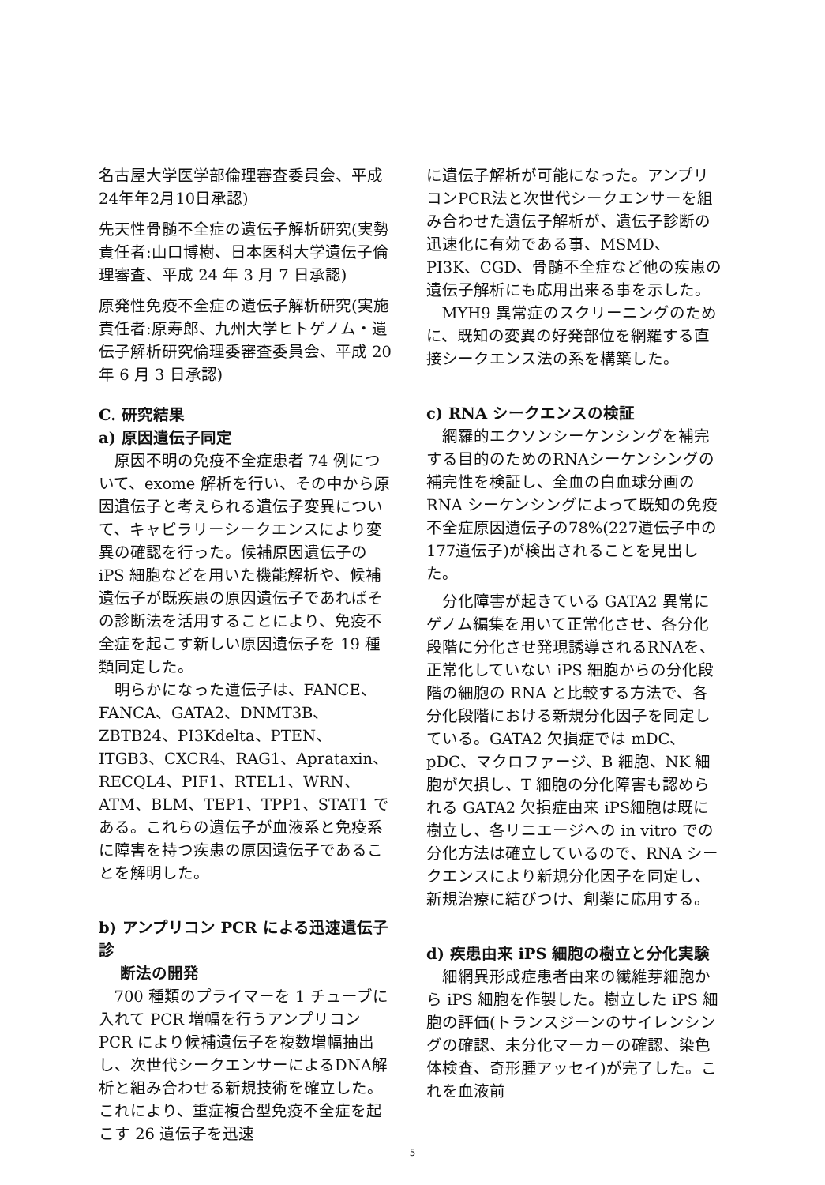名古屋大学医学部倫理審査委員会、平成24年年2月10日承認)
先天性骨髄不全症の遺伝子解析研究(実勢責任者:山口博樹、日本医科大学遺伝子倫理審査、平成 24 年 3 月 7 日承認)
原発性免疫不全症の遺伝子解析研究(実施責任者:原寿郎、九州大学ヒトゲノム・遺伝子解析研究倫理委審査委員会、平成 20 年 6 月 3 日承認)
C. 研究結果
a) 原因遺伝子同定
原因不明の免疫不全症患者 74 例について、exome 解析を行い、その中から原因遺伝子と考えられる遺伝子変異について、キャピラリーシークエンスにより変異の確認を行った。候補原因遺伝子の iPS 細胞などを用いた機能解析や、候補遺伝子が既疾患の原因遺伝子であればその診断法を活用することにより、免疫不全症を起こす新しい原因遺伝子を 19 種類同定した。
明らかになった遺伝子は、FANCE、FANCA、GATA2、DNMT3B、ZBTB24、PI3Kdelta、PTEN、ITGB3、CXCR4、RAG1、Aprataxin、RECQL4、PIF1、RTEL1、WRN、ATM、BLM、TEP1、TPP1、STAT1 である。これらの遺伝子が血液系と免疫系に障害を持つ疾患の原因遺伝子であることを解明した。
b) アンプリコン PCR による迅速遺伝子診
断法の開発
700 種類のプライマーを 1 チューブに入れて PCR 増幅を行うアンプリコン PCR により候補遺伝子を複数増幅抽出し、次世代シークエンサーによるDNA解析と組み合わせる新規技術を確立した。これにより、重症複合型免疫不全症を起こす 26 遺伝子を迅速
に遺伝子解析が可能になった。アンプリコンPCR法と次世代シークエンサーを組み合わせた遺伝子解析が、遺伝子診断の迅速化に有効である事、MSMD、PI3K、CGD、骨髄不全症など他の疾患の遺伝子解析にも応用出来る事を示した。
MYH9 異常症のスクリーニングのために、既知の変異の好発部位を網羅する直接シークエンス法の系を構築した。
c) RNA シークエンスの検証
網羅的エクソンシーケンシングを補完する目的のためのRNAシーケンシングの補完性を検証し、全血の白血球分画の RNA シーケンシングによって既知の免疫不全症原因遺伝子の78%(227遺伝子中の177遺伝子)が検出されることを見出した。
分化障害が起きている GATA2 異常にゲノム編集を用いて正常化させ、各分化段階に分化させ発現誘導されるRNAを、正常化していない iPS 細胞からの分化段階の細胞の RNA と比較する方法で、各分化段階における新規分化因子を同定している。GATA2 欠損症では mDC、pDC、マクロファージ、B 細胞、NK 細胞が欠損し、T 細胞の分化障害も認められる GATA2 欠損症由来 iPS細胞は既に樹立し、各リニエージへの in vitro での分化方法は確立しているので、RNA シークエンスにより新規分化因子を同定し、新規治療に結びつけ、創薬に応用する。
d) 疾患由来 iPS 細胞の樹立と分化実験
細網異形成症患者由来の繊維芽細胞から iPS 細胞を作製した。樹立した iPS 細胞の評価(トランスジーンのサイレンシングの確認、未分化マーカーの確認、染色体検査、奇形腫アッセイ)が完了した。これを血液前
5